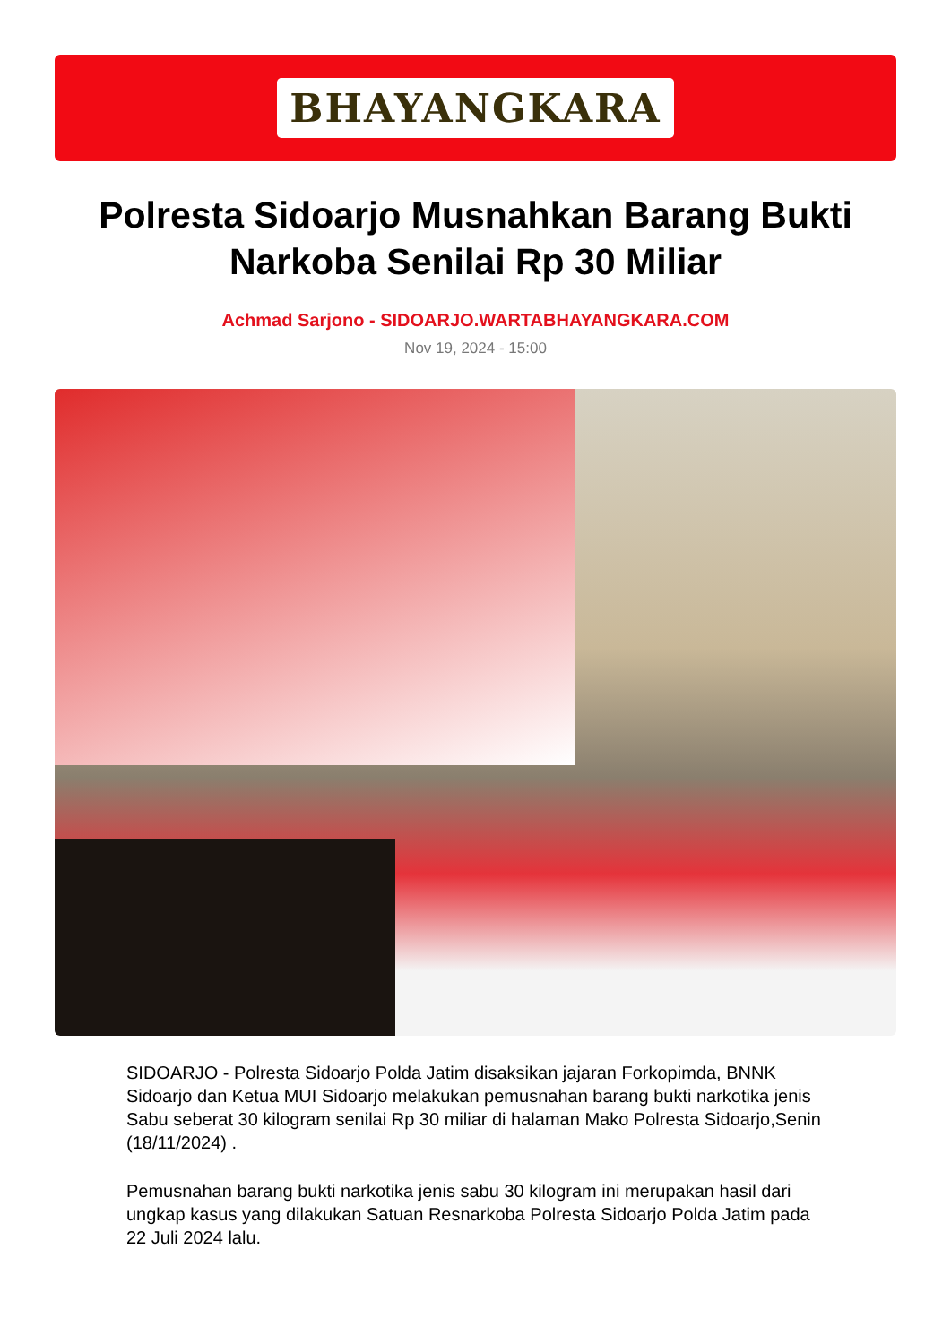BHAYANGKARA
Polresta Sidoarjo Musnahkan Barang Bukti Narkoba Senilai Rp 30 Miliar
Achmad Sarjono - SIDOARJO.WARTABHAYANGKARA.COM
Nov 19, 2024 - 15:00
SIDOARJO - Polresta Sidoarjo Polda Jatim disaksikan jajaran Forkopimda, BNNK Sidoarjo dan Ketua MUI Sidoarjo melakukan pemusnahan barang bukti narkotika jenis Sabu seberat 30 kilogram senilai Rp 30 miliar di halaman Mako Polresta Sidoarjo,Senin (18/11/2024) .
Pemusnahan barang bukti narkotika jenis sabu 30 kilogram ini merupakan hasil dari ungkap kasus yang dilakukan Satuan Resnarkoba Polresta Sidoarjo Polda Jatim pada 22 Juli 2024 lalu.